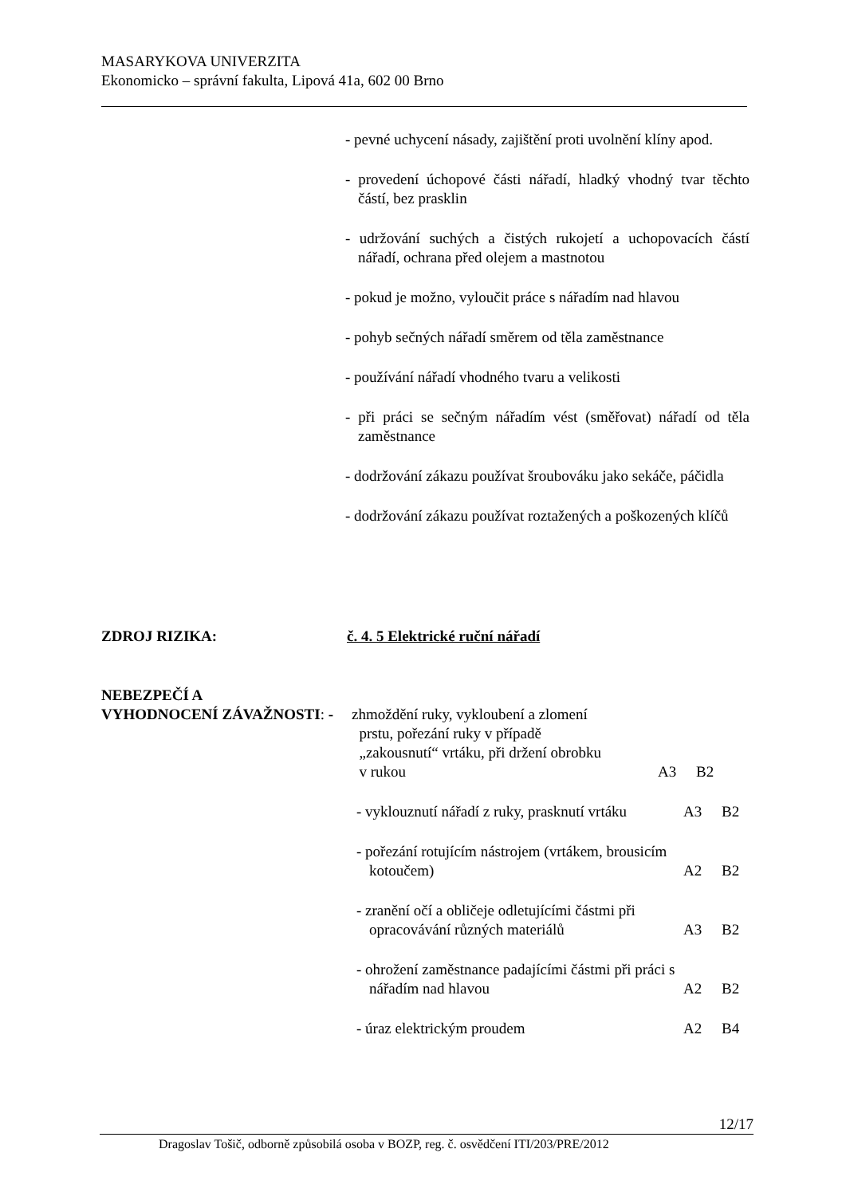MASARYKOVA UNIVERZITA
Ekonomicko – správní fakulta, Lipová 41a, 602 00 Brno
- pevné uchycení násady, zajištění proti uvolnění klíny apod.
- provedení úchopové části nářadí, hladký vhodný tvar těchto částí, bez prasklin
- udržování suchých a čistých rukojetí a uchopovacích částí nářadí, ochrana před olejem a mastnotou
- pokud je možno, vyloučit práce s nářadím nad hlavou
- pohyb sečných nářadí směrem od těla zaměstnance
- používání nářadí vhodného tvaru a velikosti
- při práci se sečným nářadím vést (směřovat) nářadí od těla zaměstnance
- dodržování zákazu používat šroubováku jako sekáče, páčidla
- dodržování zákazu používat roztažených a poškozených klíčů
ZDROJ RIZIKA: č. 4. 5 Elektrické ruční nářadí
NEBEZPEČÍ A
VYHODNOCENÍ ZÁVAŽNOSTI: - zhmoždění ruky, vykloubení a zlomení
prstu, pořezání ruky v případě
„zakousnutí“ vrtáku, při držení obrobku
v rukou
A3 B2
- vyklouznutí nářadí z ruky, prasknutí vrtáku
A3 B2
- pořezání rotujícím nástrojem (vrtákem, brousicím kotoučem)
A2 B2
- zranění očí a obličeje odletujícími částmi při opracovávání různých materiálů
A3 B2
- ohrožení zaměstnance padajícími částmi při práci s nářadím nad hlavou
A2 B2
- úraz elektrickým proudem A2 B4
12/17
Dragoslav Tošič, odborně způsobilá osoba v BOZP, reg. č. osvědčení ITI/203/PRE/2012